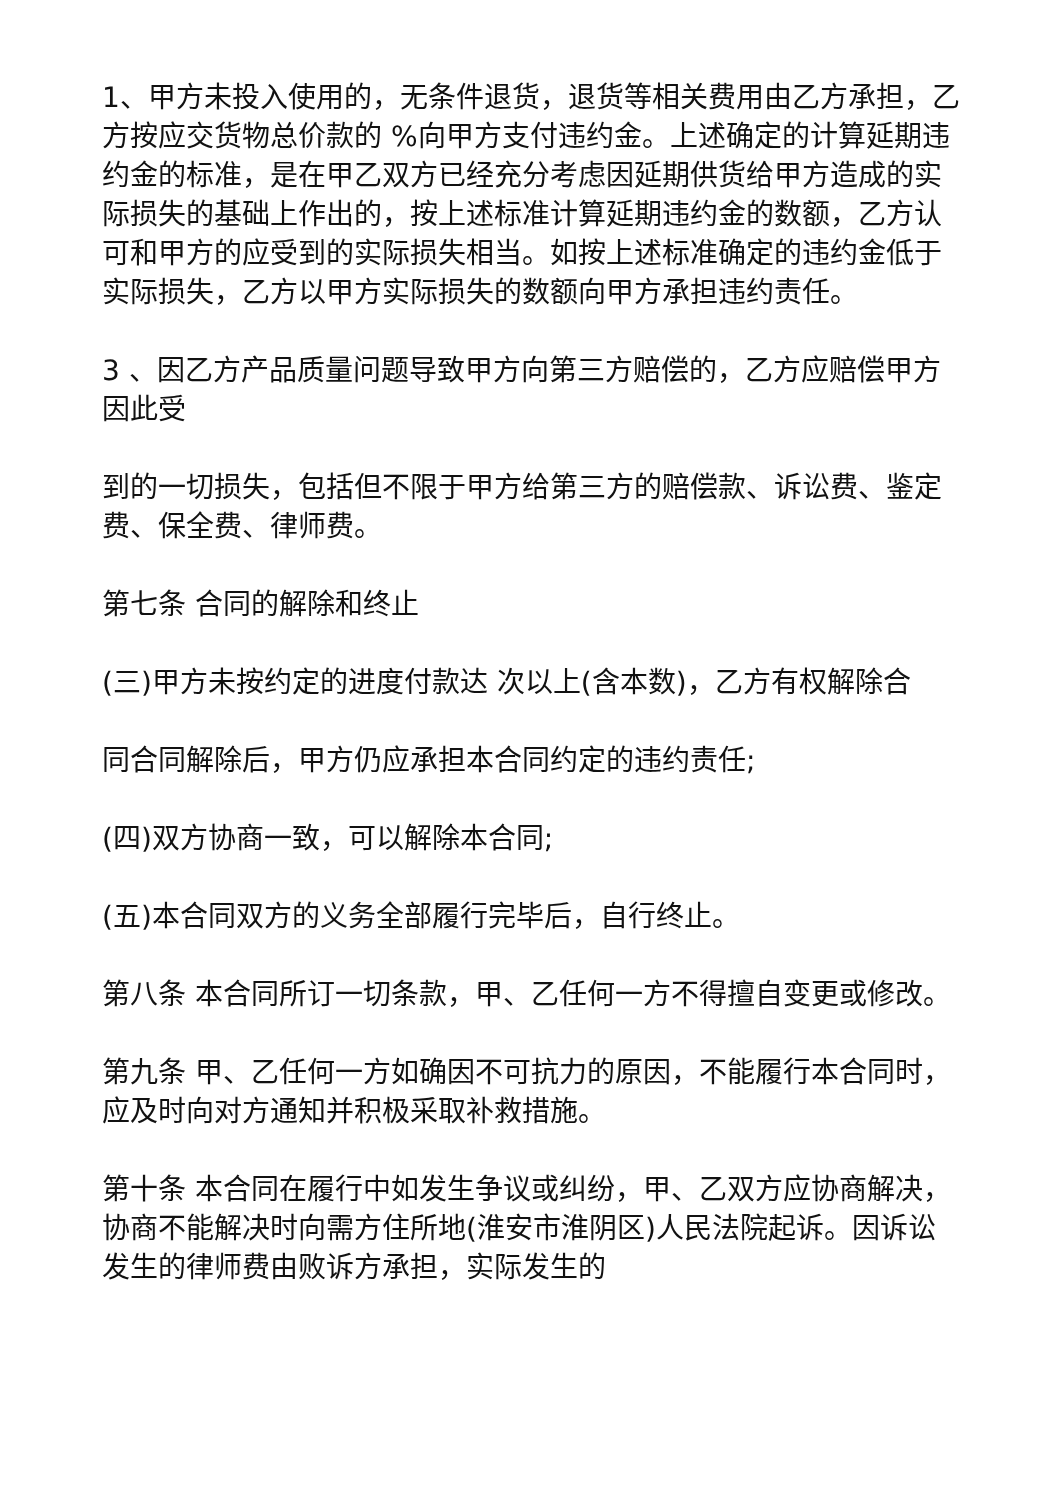1、甲方未投入使用的，无条件退货，退货等相关费用由乙方承担，乙方按应交货物总价款的 %向甲方支付违约金。上述确定的计算延期违约金的标准，是在甲乙双方已经充分考虑因延期供货给甲方造成的实际损失的基础上作出的，按上述标准计算延期违约金的数额，乙方认可和甲方的应受到的实际损失相当。如按上述标准确定的违约金低于实际损失，乙方以甲方实际损失的数额向甲方承担违约责任。
3 、因乙方产品质量问题导致甲方向第三方赔偿的，乙方应赔偿甲方因此受
到的一切损失，包括但不限于甲方给第三方的赔偿款、诉讼费、鉴定费、保全费、律师费。
第七条 合同的解除和终止
(三)甲方未按约定的进度付款达 次以上(含本数)，乙方有权解除合
同合同解除后，甲方仍应承担本合同约定的违约责任;
(四)双方协商一致，可以解除本合同;
(五)本合同双方的义务全部履行完毕后，自行终止。
第八条 本合同所订一切条款，甲、乙任何一方不得擅自变更或修改。
第九条 甲、乙任何一方如确因不可抗力的原因，不能履行本合同时，应及时向对方通知并积极采取补救措施。
第十条 本合同在履行中如发生争议或纠纷，甲、乙双方应协商解决，协商不能解决时向需方住所地(淮安市淮阴区)人民法院起诉。因诉讼发生的律师费由败诉方承担，实际发生的